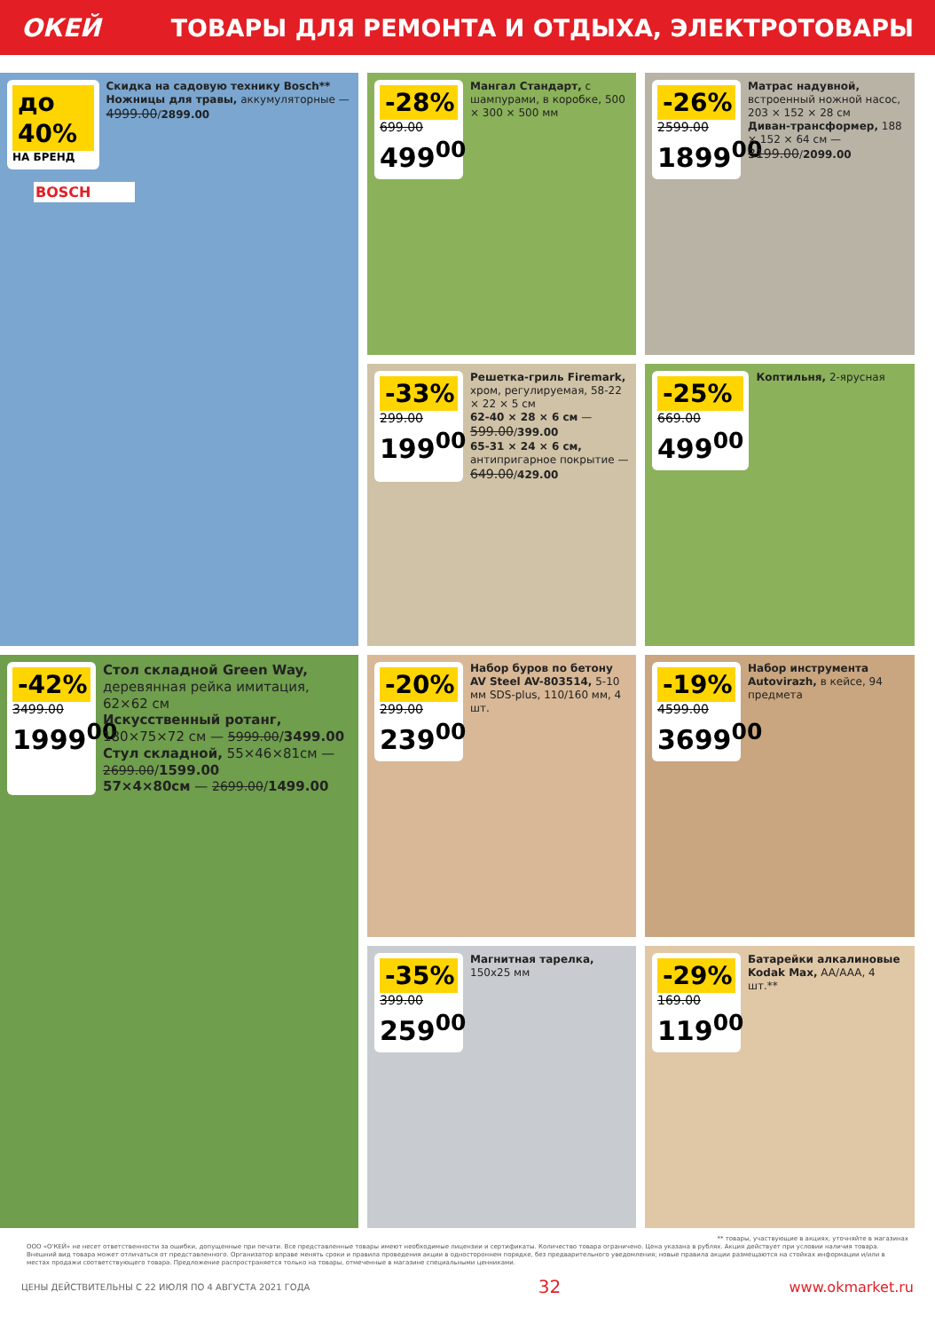ОКЕЙ
ТОВАРЫ ДЛЯ РЕМОНТА И ОТДЫХА, ЭЛЕКТРОТОВАРЫ
до 40%
НА БРЕНД
Скидка на садовую технику Bosch**
Ножницы для травы, аккумуляторные — 4999.00/2899.00
BOSCH
-28%
699.00
499<sup>00</sup>
Мангал Стандарт, с шампурами, в коробке, 500 × 300 × 500 мм
-26%
2599.00
1899<sup>00</sup>
Матрас надувной, встроенный ножной насос, 203 × 152 × 28 см
Диван-трансформер, 188 × 152 × 64 см — 3199.00/2099.00
-33%
299.00
199<sup>00</sup>
Решетка-гриль Firemark, хром, регулируемая, 58-22 × 22 × 5 см
62-40 × 28 × 6 см — 599.00/399.00
65-31 × 24 × 6 см, антипригарное покрытие — 649.00/429.00
-25%
669.00
499<sup>00</sup>
Коптильня, 2-ярусная
-42%
3499.00
1999<sup>00</sup>
Стол складной Green Way, деревянная рейка имитация, 62×62 см
Искусственный ротанг, 180×75×72 см — 5999.00/3499.00
Стул складной, 55×46×81см — 2699.00/1599.00
57×4×80см — 2699.00/1499.00
-20%
299.00
239<sup>00</sup>
Набор буров по бетону AV Steel AV-803514, 5-10 мм SDS-plus, 110/160 мм, 4 шт.
-19%
4599.00
3699<sup>00</sup>
Набор инструмента Autovirazh, в кейсе, 94 предмета
-35%
399.00
259<sup>00</sup>
Магнитная тарелка, 150x25 мм
-29%
169.00
119<sup>00</sup>
Батарейки алкалиновые Kodak Max, AA/AAA, 4 шт.**
** товары, участвующие в акциях, уточняйте в магазинах
ООО «О'КЕЙ» не несет ответственности за ошибки, допущенные при печати. Все представленные товары имеют необходимые лицензии и сертификаты. Количество товара ограничено. Цена указана в рублях. Акция действует при условии наличия товара. Внешний вид товара может отличаться от представленного. Организатор вправе менять сроки и правила проведения акции в одностороннем порядке, без предварительного уведомления; новые правила акции размещаются на стойках информации и/или в местах продажи соответствующего товара. Предложение распространяется только на товары, отмеченные в магазине специальными ценниками.
ЦЕНЫ ДЕЙСТВИТЕЛЬНЫ С 22 ИЮЛЯ ПО 4 АВГУСТА 2021 ГОДА 32 www.okmarket.ru